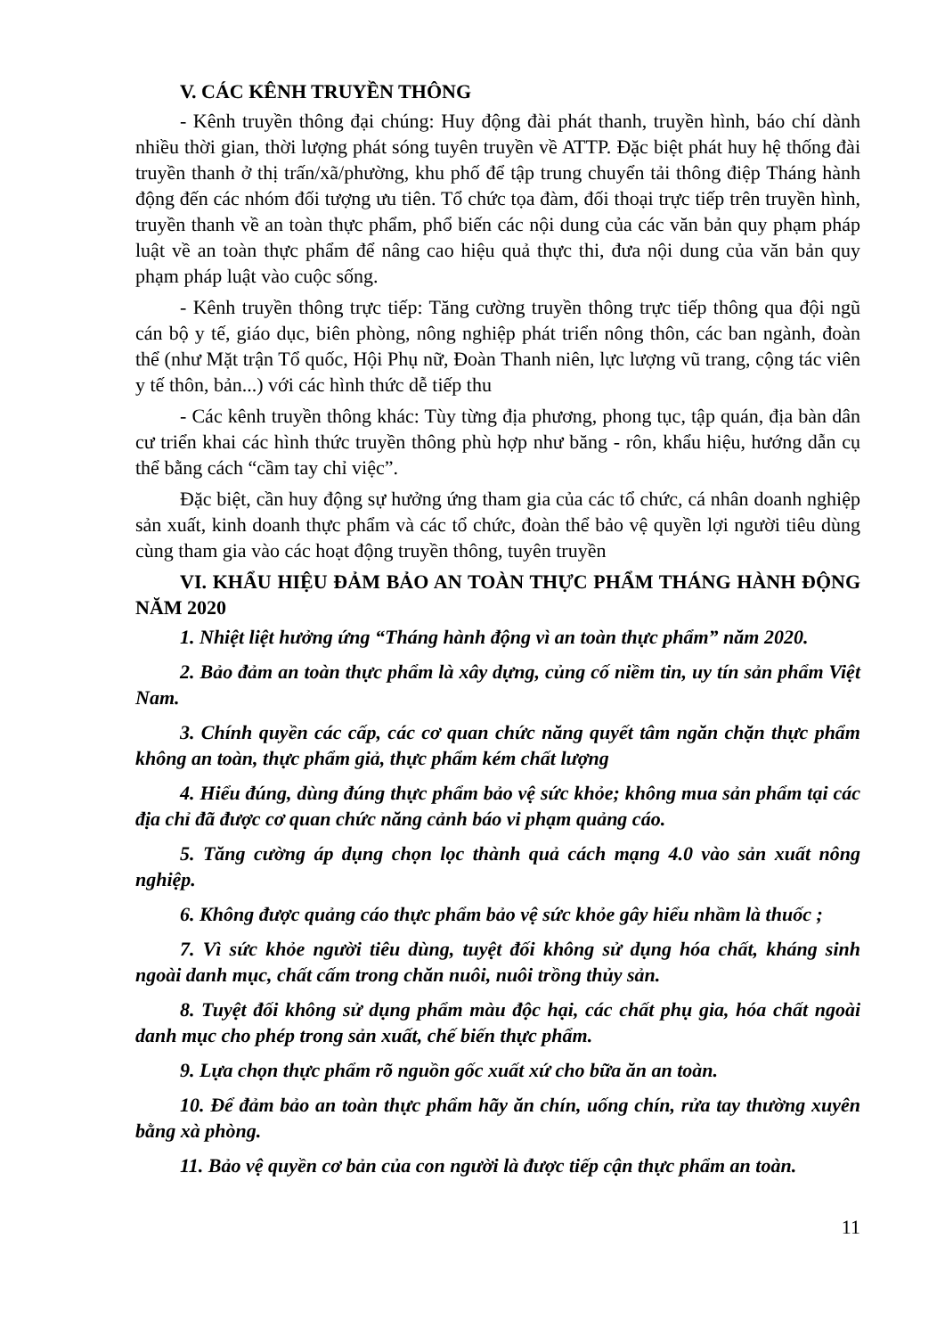V. CÁC KÊNH TRUYỀN THÔNG
- Kênh truyền thông đại chúng: Huy động đài phát thanh, truyền hình, báo chí dành nhiều thời gian, thời lượng phát sóng tuyên truyền về ATTP. Đặc biệt phát huy hệ thống đài truyền thanh ở thị trấn/xã/phường, khu phố để tập trung chuyển tải thông điệp Tháng hành động đến các nhóm đối tượng ưu tiên. Tổ chức tọa đàm, đối thoại trực tiếp trên truyền hình, truyền thanh về an toàn thực phẩm, phổ biến các nội dung của các văn bản quy phạm pháp luật về an toàn thực phẩm để nâng cao hiệu quả thực thi, đưa nội dung của văn bản quy phạm pháp luật vào cuộc sống.
- Kênh truyền thông trực tiếp: Tăng cường truyền thông trực tiếp thông qua đội ngũ cán bộ y tế, giáo dục, biên phòng, nông nghiệp phát triển nông thôn, các ban ngành, đoàn thể (như Mặt trận Tổ quốc, Hội Phụ nữ, Đoàn Thanh niên, lực lượng vũ trang, cộng tác viên y tế thôn, bản...) với các hình thức dễ tiếp thu
- Các kênh truyền thông khác: Tùy từng địa phương, phong tục, tập quán, địa bàn dân cư triển khai các hình thức truyền thông phù hợp như băng - rôn, khẩu hiệu, hướng dẫn cụ thể bằng cách “cầm tay chỉ việc”.
Đặc biệt, cần huy động sự hưởng ứng tham gia của các tổ chức, cá nhân doanh nghiệp sản xuất, kinh doanh thực phẩm và các tổ chức, đoàn thể bảo vệ quyền lợi người tiêu dùng cùng tham gia vào các hoạt động truyền thông, tuyên truyền
VI. KHẨU HIỆU ĐẢM BẢO AN TOÀN THỰC PHẨM THÁNG HÀNH ĐỘNG NĂM 2020
1. Nhiệt liệt hưởng ứng “Tháng hành động vì an toàn thực phẩm” năm 2020.
2. Bảo đảm an toàn thực phẩm là xây dựng, củng cố niềm tin, uy tín sản phẩm Việt Nam.
3. Chính quyền các cấp, các cơ quan chức năng quyết tâm ngăn chặn thực phẩm không an toàn, thực phẩm giả, thực phẩm kém chất lượng
4. Hiểu đúng, dùng đúng thực phẩm bảo vệ sức khỏe; không mua sản phẩm tại các địa chỉ đã được cơ quan chức năng cảnh báo vi phạm quảng cáo.
5. Tăng cường áp dụng chọn lọc thành quả cách mạng 4.0 vào sản xuất nông nghiệp.
6. Không được quảng cáo thực phẩm bảo vệ sức khỏe gây hiểu nhầm là thuốc ;
7. Vì sức khỏe người tiêu dùng, tuyệt đối không sử dụng hóa chất, kháng sinh ngoài danh mục, chất cấm trong chăn nuôi, nuôi trồng thủy sản.
8. Tuyệt đối không sử dụng phẩm màu độc hại, các chất phụ gia, hóa chất ngoài danh mục cho phép trong sản xuất, chế biến thực phẩm.
9. Lựa chọn thực phẩm rõ nguồn gốc xuất xứ cho bữa ăn an toàn.
10. Để đảm bảo an toàn thực phẩm hãy ăn chín, uống chín, rửa tay thường xuyên bằng xà phòng.
11. Bảo vệ quyền cơ bản của con người là được tiếp cận thực phẩm an toàn.
11